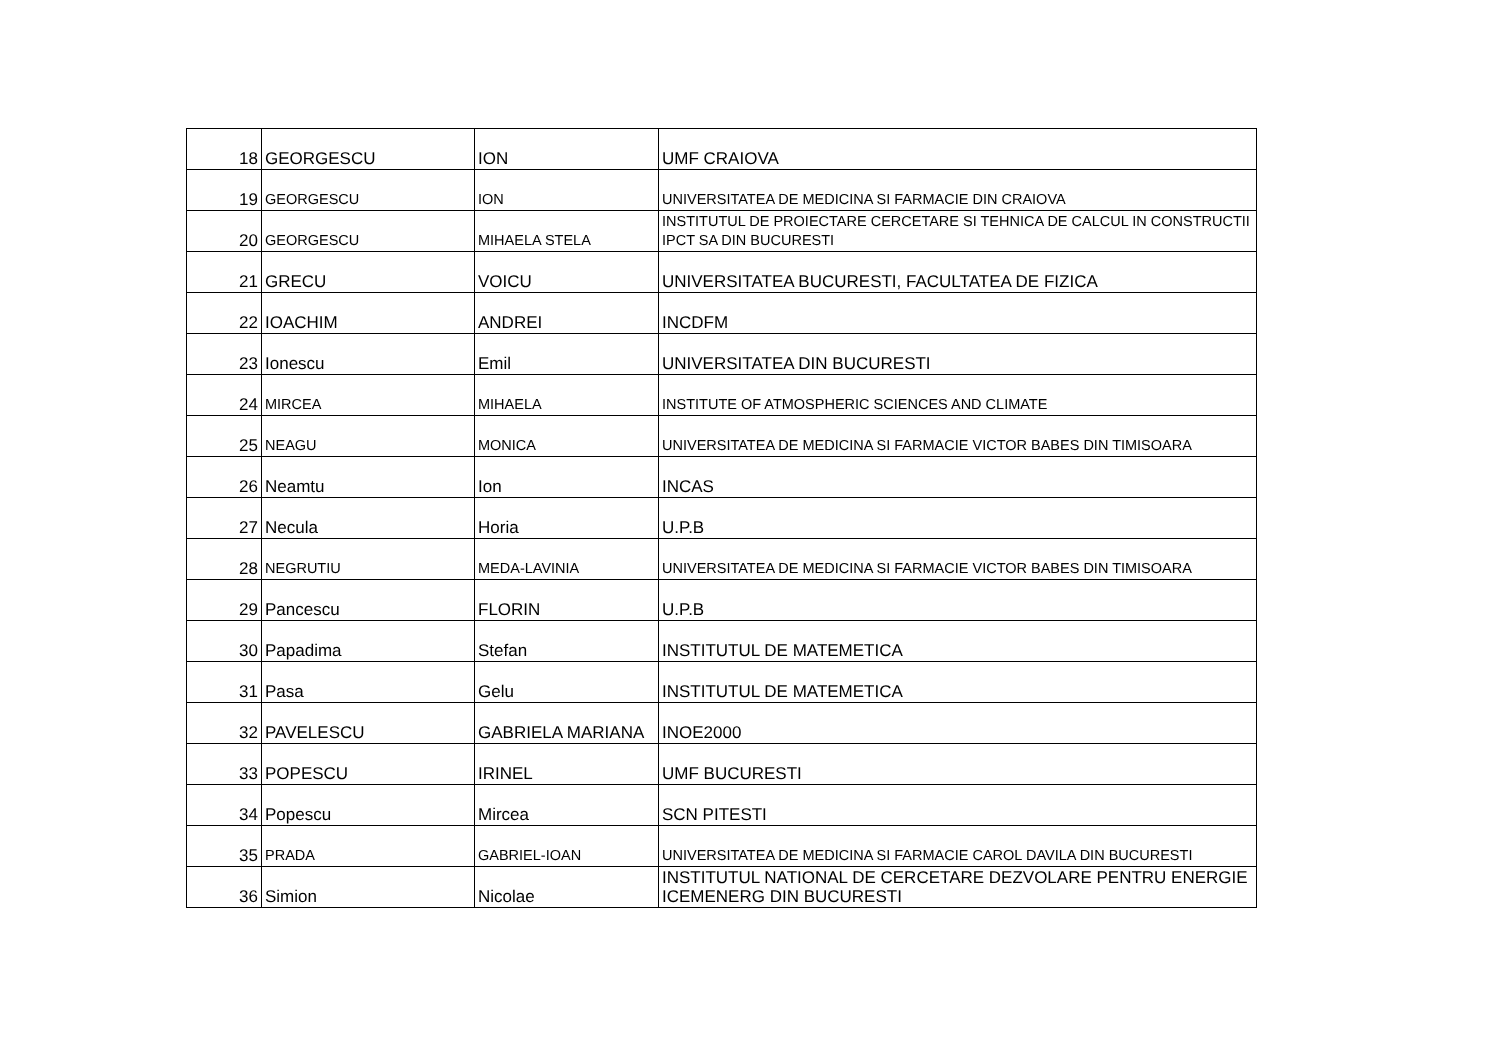| 18 | GEORGESCU | ION | UMF CRAIOVA |
| 19 | GEORGESCU | ION | UNIVERSITATEA DE MEDICINA SI FARMACIE DIN CRAIOVA |
| 20 | GEORGESCU | MIHAELA STELA | INSTITUTUL DE PROIECTARE CERCETARE SI TEHNICA DE CALCUL IN CONSTRUCTII IPCT SA DIN BUCURESTI |
| 21 | GRECU | VOICU | UNIVERSITATEA BUCURESTI, FACULTATEA DE FIZICA |
| 22 | IOACHIM | ANDREI | INCDFM |
| 23 | Ionescu | Emil | UNIVERSITATEA DIN BUCURESTI |
| 24 | MIRCEA | MIHAELA | INSTITUTE OF ATMOSPHERIC SCIENCES AND CLIMATE |
| 25 | NEAGU | MONICA | UNIVERSITATEA DE MEDICINA SI FARMACIE VICTOR BABES DIN TIMISOARA |
| 26 | Neamtu | Ion | INCAS |
| 27 | Necula | Horia | U.P.B |
| 28 | NEGRUTIU | MEDA-LAVINIA | UNIVERSITATEA DE MEDICINA SI FARMACIE VICTOR BABES DIN TIMISOARA |
| 29 | Pancescu | FLORIN | U.P.B |
| 30 | Papadima | Stefan | INSTITUTUL DE MATEMETICA |
| 31 | Pasa | Gelu | INSTITUTUL DE MATEMETICA |
| 32 | PAVELESCU | GABRIELA MARIANA | INOE2000 |
| 33 | POPESCU | IRINEL | UMF BUCURESTI |
| 34 | Popescu | Mircea | SCN PITESTI |
| 35 | PRADA | GABRIEL-IOAN | UNIVERSITATEA DE MEDICINA SI FARMACIE CAROL DAVILA DIN BUCURESTI |
| 36 | Simion | Nicolae | INSTITUTUL NATIONAL DE CERCETARE DEZVOLARE PENTRU ENERGIE ICEMENERG DIN BUCURESTI |